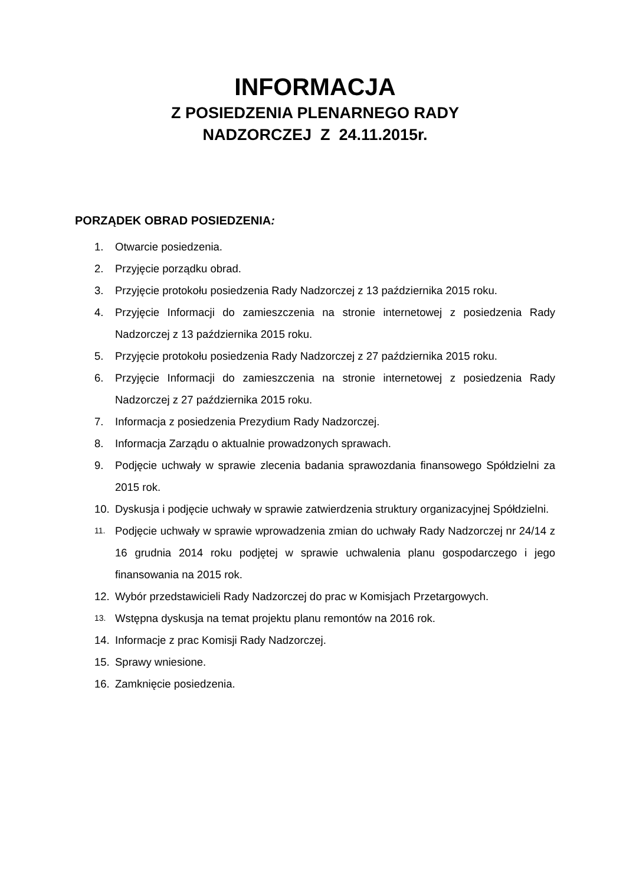INFORMACJA
Z POSIEDZENIA PLENARNEGO RADY
NADZORCZEJ Z 24.11.2015r.
PORZĄDEK OBRAD POSIEDZENIA:
1. Otwarcie posiedzenia.
2. Przyjęcie porządku obrad.
3. Przyjęcie protokołu posiedzenia Rady Nadzorczej z 13 października 2015 roku.
4. Przyjęcie Informacji do zamieszczenia na stronie internetowej z posiedzenia Rady Nadzorczej z 13 października 2015 roku.
5. Przyjęcie protokołu posiedzenia Rady Nadzorczej z 27 października 2015 roku.
6. Przyjęcie Informacji do zamieszczenia na stronie internetowej z posiedzenia Rady Nadzorczej z 27 października 2015 roku.
7. Informacja z posiedzenia Prezydium Rady Nadzorczej.
8. Informacja Zarządu o aktualnie prowadzonych sprawach.
9. Podjęcie uchwały w sprawie zlecenia badania sprawozdania finansowego Spółdzielni za 2015 rok.
10. Dyskusja i podjęcie uchwały w sprawie zatwierdzenia struktury organizacyjnej Spółdzielni.
11. Podjęcie uchwały w sprawie wprowadzenia zmian do uchwały Rady Nadzorczej nr 24/14 z 16 grudnia 2014 roku podjętej w sprawie uchwalenia planu gospodarczego i jego finansowania na 2015 rok.
12. Wybór przedstawicieli Rady Nadzorczej do prac w Komisjach Przetargowych.
13. Wstępna dyskusja na temat projektu planu remontów na 2016 rok.
14. Informacje z prac Komisji Rady Nadzorczej.
15. Sprawy wniesione.
16. Zamknięcie posiedzenia.